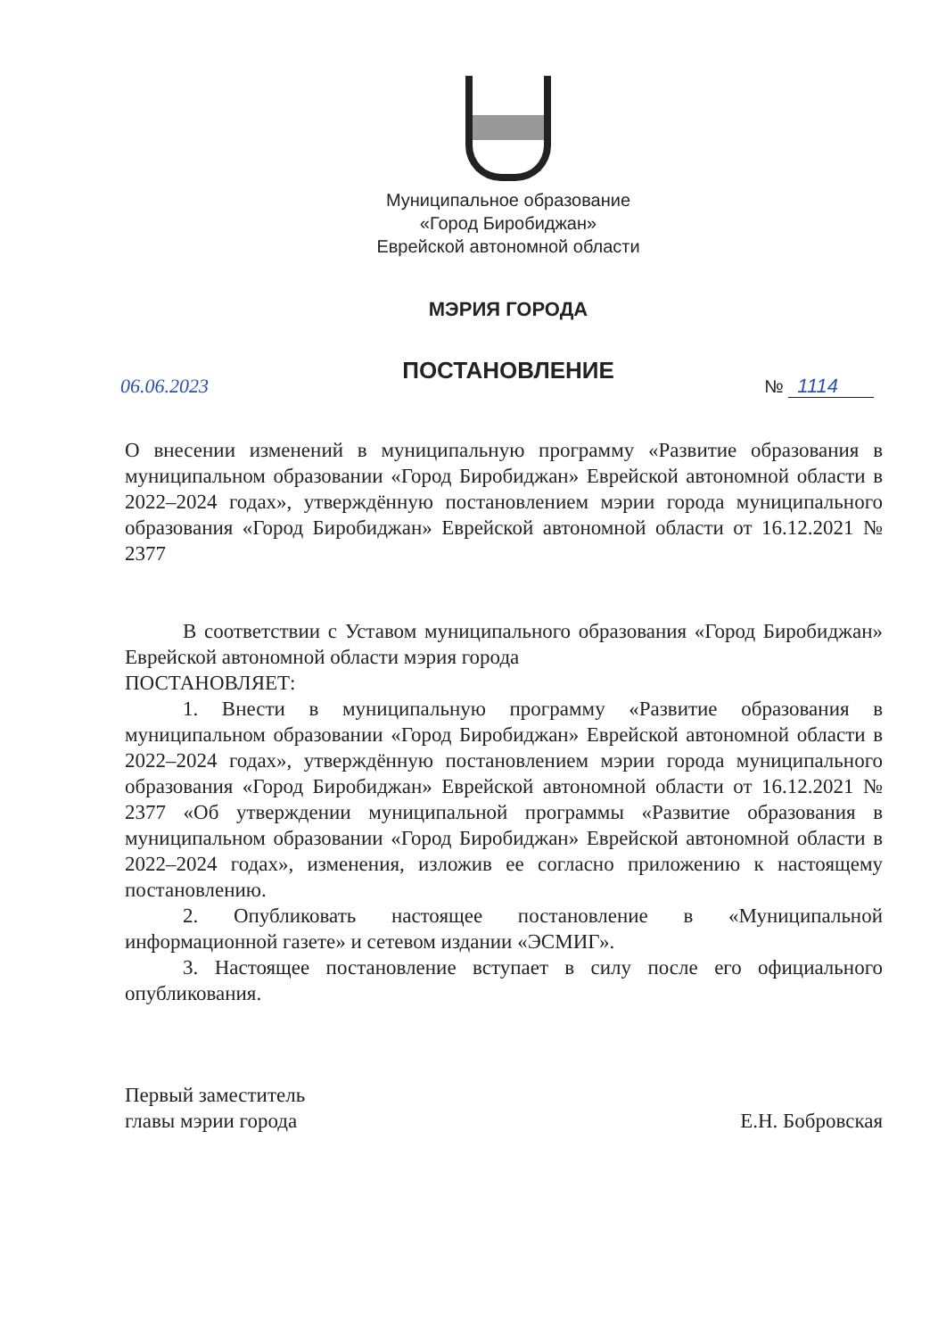Муниципальное образование
«Город Биробиджан»
Еврейской автономной области
МЭРИЯ ГОРОДА
ПОСТАНОВЛЕНИЕ
06.06.2023 № 1114
О внесении изменений в муниципальную программу «Развитие образования в муниципальном образовании «Город Биробиджан» Еврейской автономной области в 2022–2024 годах», утверждённую постановлением мэрии города муниципального образования «Город Биробиджан» Еврейской автономной области от 16.12.2021 № 2377
В соответствии с Уставом муниципального образования «Город Биробиджан» Еврейской автономной области мэрия города
ПОСТАНОВЛЯЕТ:
1. Внести в муниципальную программу «Развитие образования в муниципальном образовании «Город Биробиджан» Еврейской автономной области в 2022–2024 годах», утверждённую постановлением мэрии города муниципального образования «Город Биробиджан» Еврейской автономной области от 16.12.2021 № 2377 «Об утверждении муниципальной программы «Развитие образования в муниципальном образовании «Город Биробиджан» Еврейской автономной области в 2022–2024 годах», изменения, изложив ее согласно приложению к настоящему постановлению.
2. Опубликовать настоящее постановление в «Муниципальной информационной газете» и сетевом издании «ЭСМИГ».
3. Настоящее постановление вступает в силу после его официального опубликования.
Первый заместитель
главы мэрии города
Е.Н. Бобровская